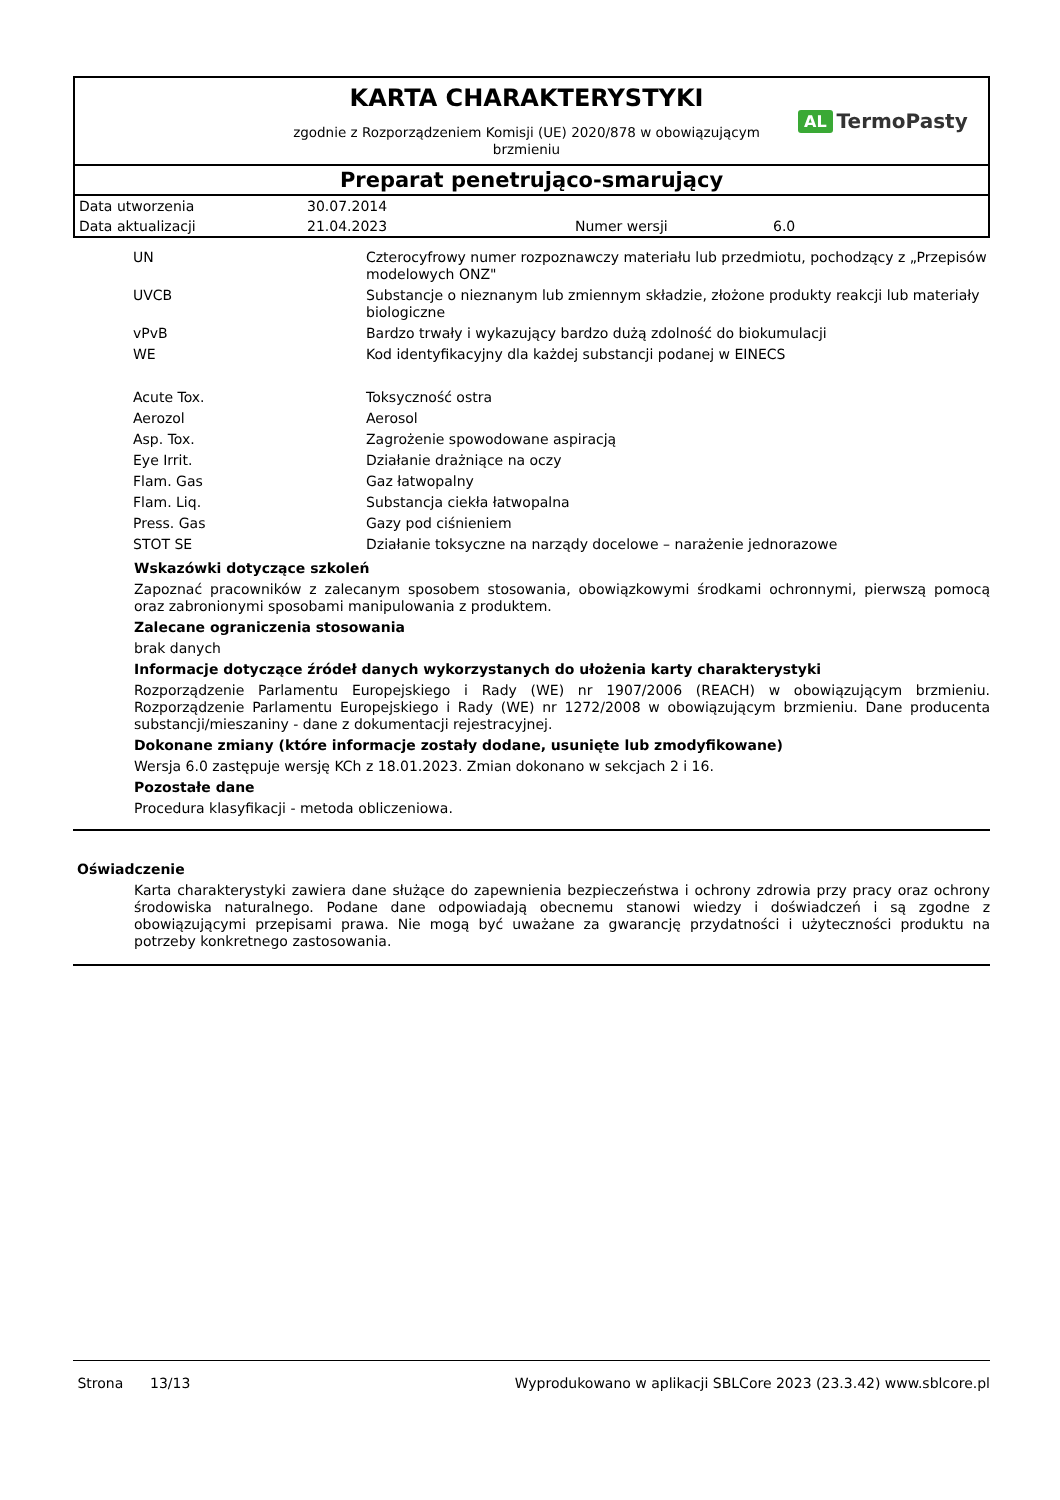KARTA CHARAKTERYSTYKI
zgodnie z Rozporządzeniem Komisji (UE) 2020/878 w obowiązującym
brzmieniu
AL TermoPasty
Preparat penetrująco-smarujący
| Data utworzenia | 30.07.2014 | | |
| Data aktualizacji | 21.04.2023 | Numer wersji | 6.0 |
| UN | Czterocyfrowy numer rozpoznawczy materiału lub przedmiotu, pochodzący z „Przepisów modelowych ONZ" |
| UVCB | Substancje o nieznanym lub zmiennym składzie, złożone produkty reakcji lub materiały biologiczne |
| vPvB | Bardzo trwały i wykazujący bardzo dużą zdolność do biokumulacji |
| WE | Kod identyfikacyjny dla każdej substancji podanej w EINECS |
| Acute Tox. | Toksyczność ostra |
| Aerozol | Aerosol |
| Asp. Tox. | Zagrożenie spowodowane aspiracją |
| Eye Irrit. | Działanie drażniące na oczy |
| Flam. Gas | Gaz łatwopalny |
| Flam. Liq. | Substancja ciekła łatwopalna |
| Press. Gas | Gazy pod ciśnieniem |
| STOT SE | Działanie toksyczne na narządy docelowe – narażenie jednorazowe |
Wskazówki dotyczące szkoleń
Zapoznać pracowników z zalecanym sposobem stosowania, obowiązkowymi środkami ochronnymi, pierwszą pomocą oraz zabronionymi sposobami manipulowania z produktem.
Zalecane ograniczenia stosowania
brak danych
Informacje dotyczące źródeł danych wykorzystanych do ułożenia karty charakterystyki
Rozporządzenie Parlamentu Europejskiego i Rady (WE) nr 1907/2006 (REACH) w obowiązującym brzmieniu. Rozporządzenie Parlamentu Europejskiego i Rady (WE) nr 1272/2008 w obowiązującym brzmieniu. Dane producenta substancji/mieszaniny - dane z dokumentacji rejestracyjnej.
Dokonane zmiany (które informacje zostały dodane, usunięte lub zmodyfikowane)
Wersja 6.0 zastępuje wersję KCh z 18.01.2023. Zmian dokonano w sekcjach 2 i 16.
Pozostałe dane
Procedura klasyfikacji - metoda obliczeniowa.
Oświadczenie
Karta charakterystyki zawiera dane służące do zapewnienia bezpieczeństwa i ochrony zdrowia przy pracy oraz ochrony środowiska naturalnego. Podane dane odpowiadają obecnemu stanowi wiedzy i doświadczeń i są zgodne z obowiązującymi przepisami prawa. Nie mogą być uważane za gwarancję przydatności i użyteczności produktu na potrzeby konkretnego zastosowania.
Strona 13/13 Wyprodukowano w aplikacji SBLCore 2023 (23.3.42) www.sblcore.pl